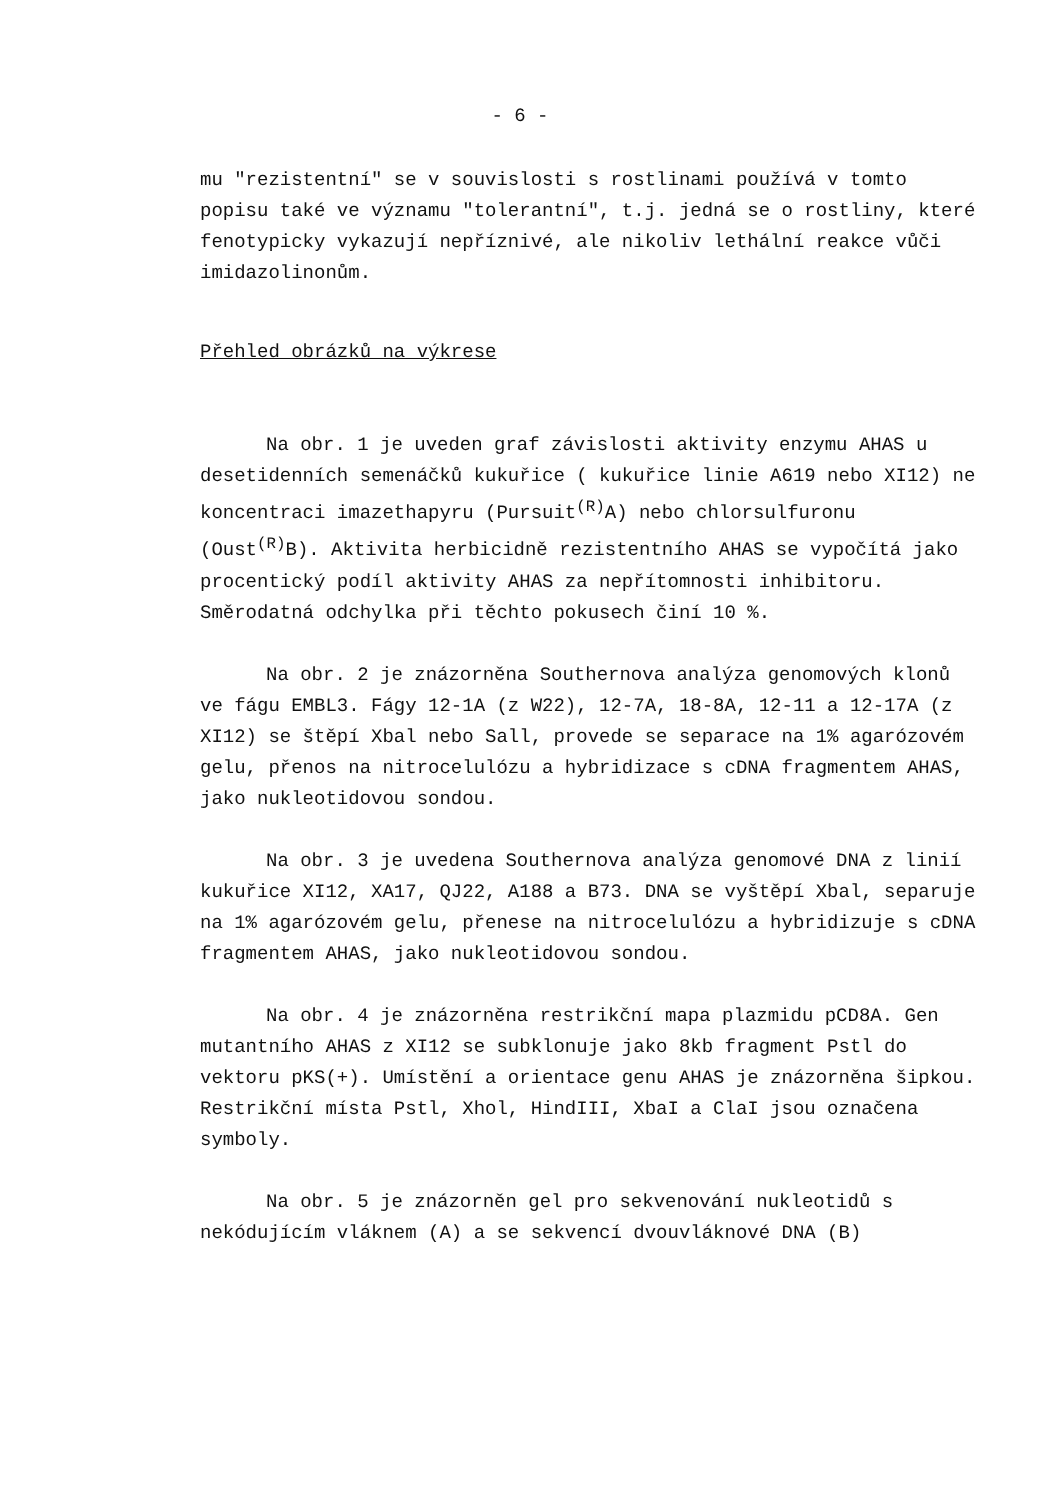- 6 -
mu "rezistentní" se v souvislosti s rostlinami používá v tomto popisu také ve významu "tolerantní", t.j. jedná se o rostliny, které fenotypicky vykazují nepříznivé, ale nikoliv lethální reakce vůči imidazolinonům.
Přehled obrázků na výkrese
Na obr. 1 je uveden graf závislosti aktivity enzymu AHAS u desetidenních semenáčků kukuřice ( kukuřice linie A619 nebo XI12) ne koncentraci imazethapyru (Pursuit<sup>(R)</sup>A) nebo chlorsulfuronu (Oust<sup>(R)</sup>B). Aktivita herbicidně rezistentního AHAS se vypočítá jako procentický podíl aktivity AHAS za nepřítomnosti inhibitoru. Směrodatná odchylka při těchto pokusech činí 10 %.
Na obr. 2 je znázorněna Southernova analýza genomových klonů ve fágu EMBL3. Fágy 12-1A (z W22), 12-7A, 18-8A, 12-11 a 12-17A (z XI12) se štěpí Xbal nebo Sall, provede se separace na 1% agarózovém gelu, přenos na nitrocelulózu a hybridizace s cDNA fragmentem AHAS, jako nukleotidovou sondou.
Na obr. 3 je uvedena Southernova analýza genomové DNA z linií kukuřice XI12, XA17, QJ22, A188 a B73. DNA se vyštěpí Xbal, separuje na 1% agarózovém gelu, přenese na nitrocelulózu a hybridizuje s cDNA fragmentem AHAS, jako nukleotidovou sondou.
Na obr. 4 je znázorněna restrikční mapa plazmidu pCD8A. Gen mutantního AHAS z XI12 se subklonuje jako 8kb fragment Pstl do vektoru pKS(+). Umístění a orientace genu AHAS je znázorněna šipkou. Restrikční místa Pstl, Xhol, HindIII, XbaI a ClaI jsou označena symboly.
Na obr. 5 je znázorněn gel pro sekvenování nukleotidů s nekódujícím vláknem (A) a se sekvencí dvouvláknové DNA (B)